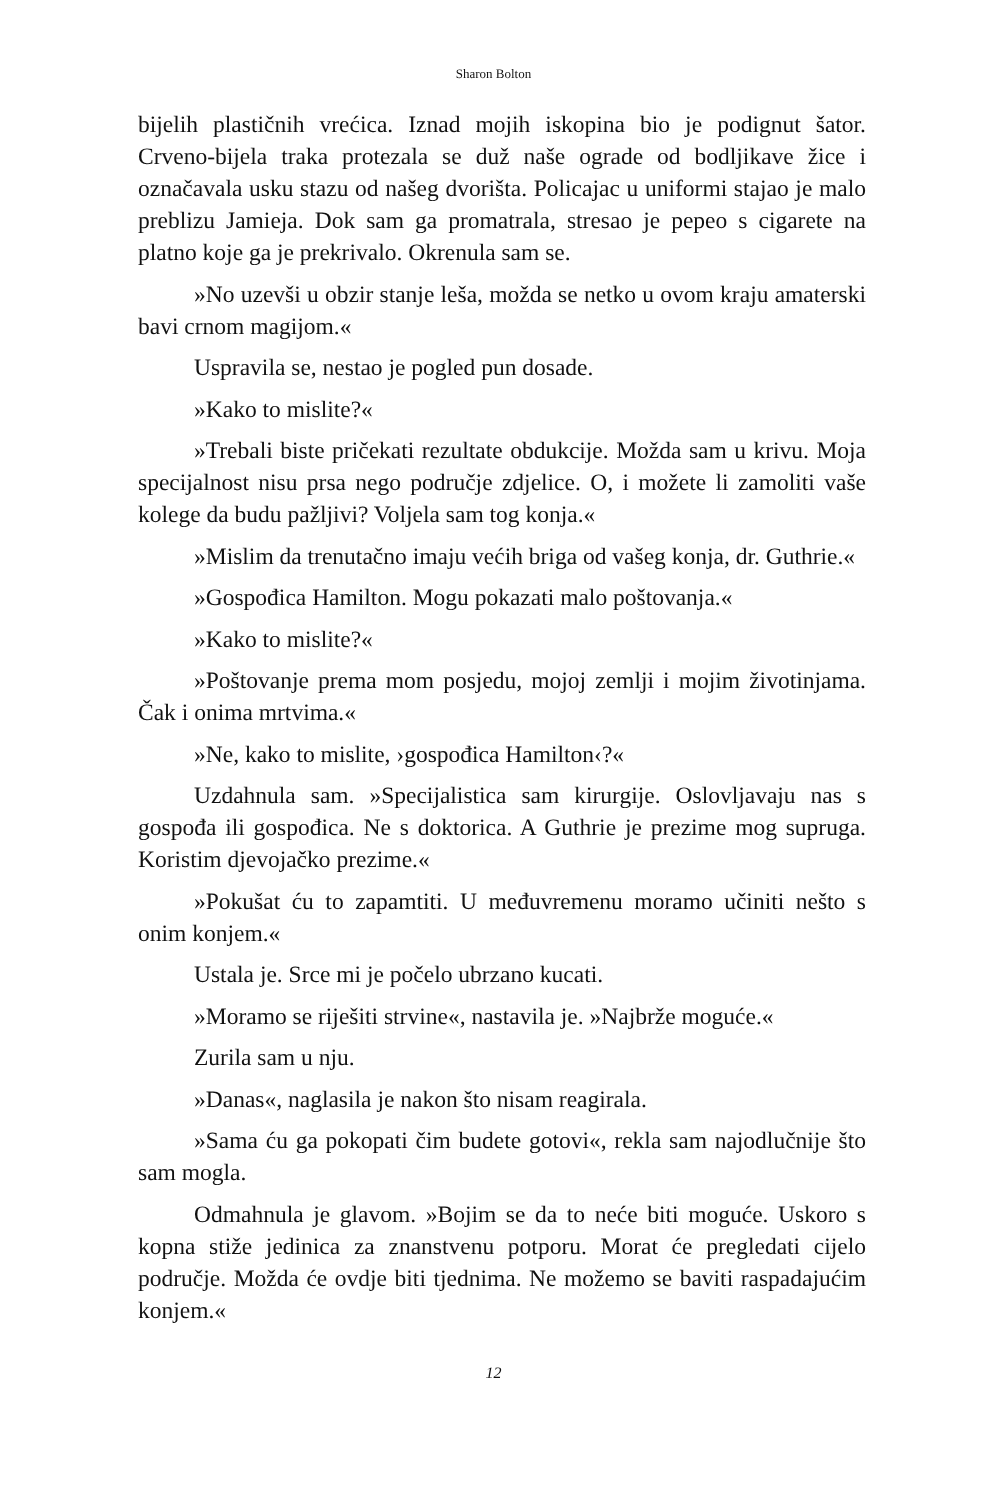Sharon Bolton
bijelih plastičnih vrećica. Iznad mojih iskopina bio je podignut šator. Crveno-bijela traka protezala se duž naše ograde od bodljikave žice i označavala usku stazu od našeg dvorišta. Policajac u uniformi stajao je malo preblizu Jamieja. Dok sam ga promatrala, stresao je pepeo s cigarete na platno koje ga je prekrivalo. Okrenula sam se.
»No uzevši u obzir stanje leša, možda se netko u ovom kraju amaterski bavi crnom magijom.«
Uspravila se, nestao je pogled pun dosade.
»Kako to mislite?«
»Trebali biste pričekati rezultate obdukcije. Možda sam u krivu. Moja specijalnost nisu prsa nego područje zdjelice. O, i možete li zamoliti vaše kolege da budu pažljivi? Voljela sam tog konja.«
»Mislim da trenutačno imaju većih briga od vašeg konja, dr. Guthrie.«
»Gospođica Hamilton. Mogu pokazati malo poštovanja.«
»Kako to mislite?«
»Poštovanje prema mom posjedu, mojoj zemlji i mojim životinjama. Čak i onima mrtvima.«
»Ne, kako to mislite, ›gospođica Hamilton‹?«
Uzdahnula sam. »Specijalistica sam kirurgije. Oslovljavaju nas s gospođa ili gospođica. Ne s doktorica. A Guthrie je prezime mog supruga. Koristim djevojačko prezime.«
»Pokušat ću to zapamtiti. U međuvremenu moramo učiniti nešto s onim konjem.«
Ustala je. Srce mi je počelo ubrzano kucati.
»Moramo se riješiti strvine«, nastavila je. »Najbrže moguće.«
Zurila sam u nju.
»Danas«, naglasila je nakon što nisam reagirala.
»Sama ću ga pokopati čim budete gotovi«, rekla sam najodlučnije što sam mogla.
Odmahnula je glavom. »Bojim se da to neće biti moguće. Uskoro s kopna stiže jedinica za znanstvenu potporu. Morat će pregledati cijelo područje. Možda će ovdje biti tjednima. Ne možemo se baviti raspadajućim konjem.«
12